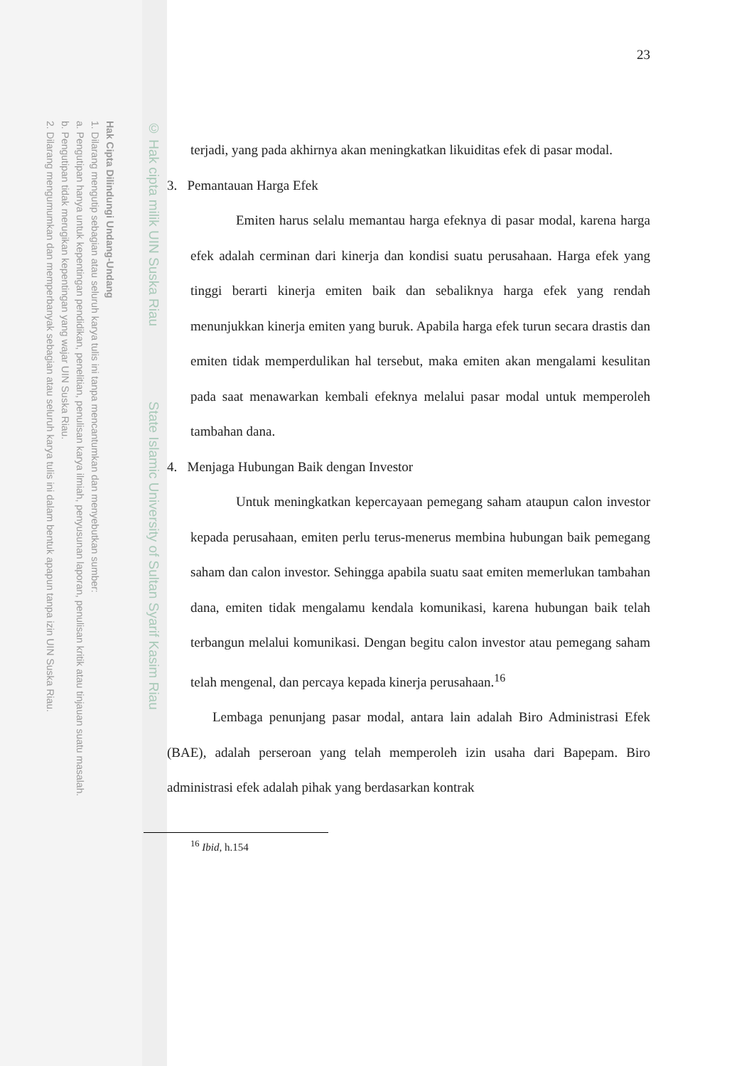Hak Cipta Dilindungi Undang-Undang
1. Dilarang mengutip sebagian atau seluruh karya tulis ini tanpa mencantumkan dan menyebutkan sumber:
a. Pengutipan hanya untuk kepentingan pendidikan, penelitian, penulisan karya ilmiah, penyusunan laporan, penulisan kritik atau tinjauan suatu masalah.
b. Pengutipan tidak merugikan kepentingan yang wajar UIN Suska Riau.
2. Dilarang mengumumkan dan memperbanyak sebagian atau seluruh karya tulis ini dalam bentuk apapun tanpa izin UIN Suska Riau.
© Hak cipta milik UIN Suska Riau State Islamic University of Sultan Syarif Kasim Riau
23
terjadi, yang pada akhirnya akan meningkatkan likuiditas efek di pasar modal.
3. Pemantauan Harga Efek
Emiten harus selalu memantau harga efeknya di pasar modal, karena harga efek adalah cerminan dari kinerja dan kondisi suatu perusahaan. Harga efek yang tinggi berarti kinerja emiten baik dan sebaliknya harga efek yang rendah menunjukkan kinerja emiten yang buruk. Apabila harga efek turun secara drastis dan emiten tidak memperdulikan hal tersebut, maka emiten akan mengalami kesulitan pada saat menawarkan kembali efeknya melalui pasar modal untuk memperoleh tambahan dana.
4. Menjaga Hubungan Baik dengan Investor
Untuk meningkatkan kepercayaan pemegang saham ataupun calon investor kepada perusahaan, emiten perlu terus-menerus membina hubungan baik pemegang saham dan calon investor. Sehingga apabila suatu saat emiten memerlukan tambahan dana, emiten tidak mengalamu kendala komunikasi, karena hubungan baik telah terbangun melalui komunikasi. Dengan begitu calon investor atau pemegang saham telah mengenal, dan percaya kepada kinerja perusahaan.<sup>16</sup>
Lembaga penunjang pasar modal, antara lain adalah Biro Administrasi Efek (BAE), adalah perseroan yang telah memperoleh izin usaha dari Bapepam. Biro administrasi efek adalah pihak yang berdasarkan kontrak
<sup>16</sup> Ibid, h.154